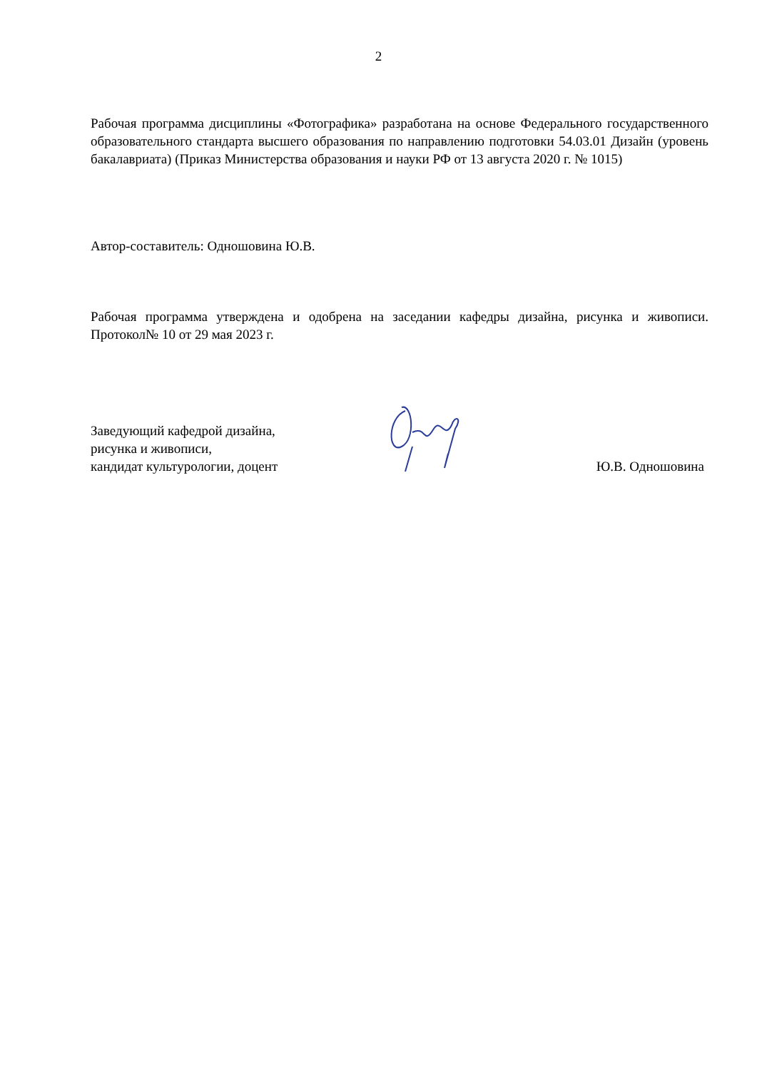2
Рабочая программа дисциплины «Фотографика» разработана на основе Федерального государственного образовательного стандарта высшего образования по направлению подготовки 54.03.01 Дизайн (уровень бакалавриата) (Приказ Министерства образования и науки РФ от 13 августа 2020 г. № 1015)
Автор-составитель: Одношовина Ю.В.
Рабочая программа утверждена и одобрена на заседании кафедры дизайна, рисунка и живописи. Протокол№ 10 от 29 мая 2023 г.
Заведующий кафедрой дизайна,
рисунка и живописи,
кандидат культурологии, доцент
Ю.В. Одношовина